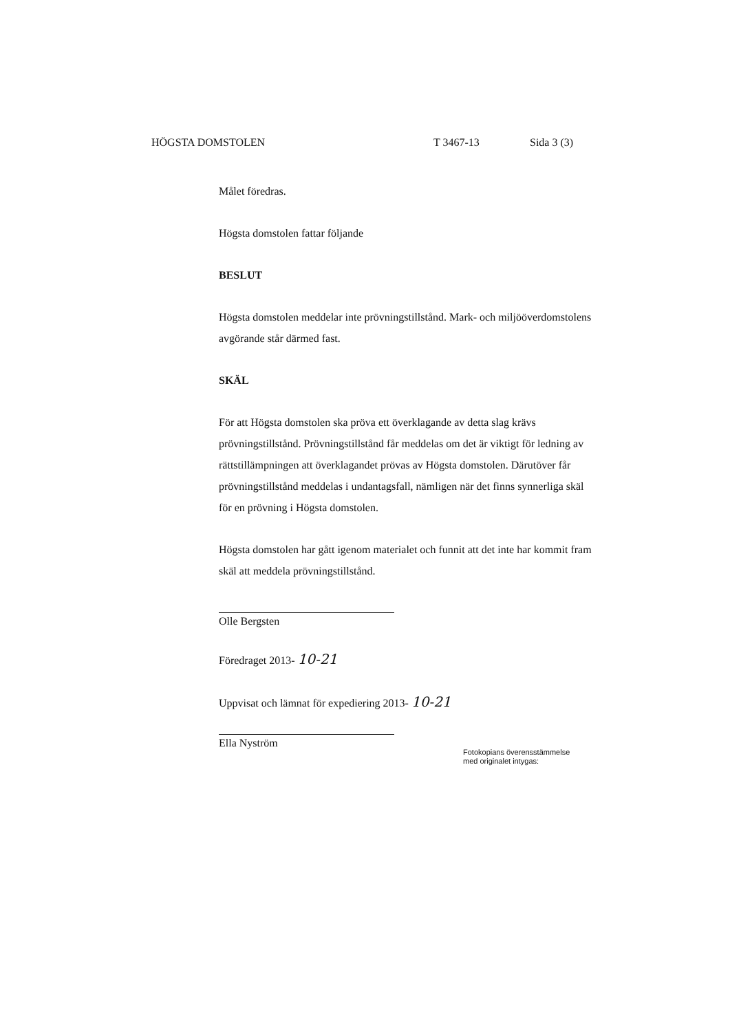HÖGSTA DOMSTOLEN T 3467-13 Sida 3 (3)
Målet föredras.
Högsta domstolen fattar följande
BESLUT
Högsta domstolen meddelar inte prövningstillstånd. Mark- och miljööverdomstolens avgörande står därmed fast.
SKÄL
För att Högsta domstolen ska pröva ett överklagande av detta slag krävs prövningstillstånd. Prövningstillstånd får meddelas om det är viktigt för ledning av rättstillämpningen att överklagandet prövas av Högsta domstolen. Därutöver får prövningstillstånd meddelas i undantagsfall, nämligen när det finns synnerliga skäl för en prövning i Högsta domstolen.
Högsta domstolen har gått igenom materialet och funnit att det inte har kommit fram skäl att meddela prövningstillstånd.
Olle Bergsten
Föredraget 2013- 10-21
Uppvisat och lämnat för expediering 2013- 10-21
Ella Nyström
Fotokopians överensstämmelse
med originalet intygas: